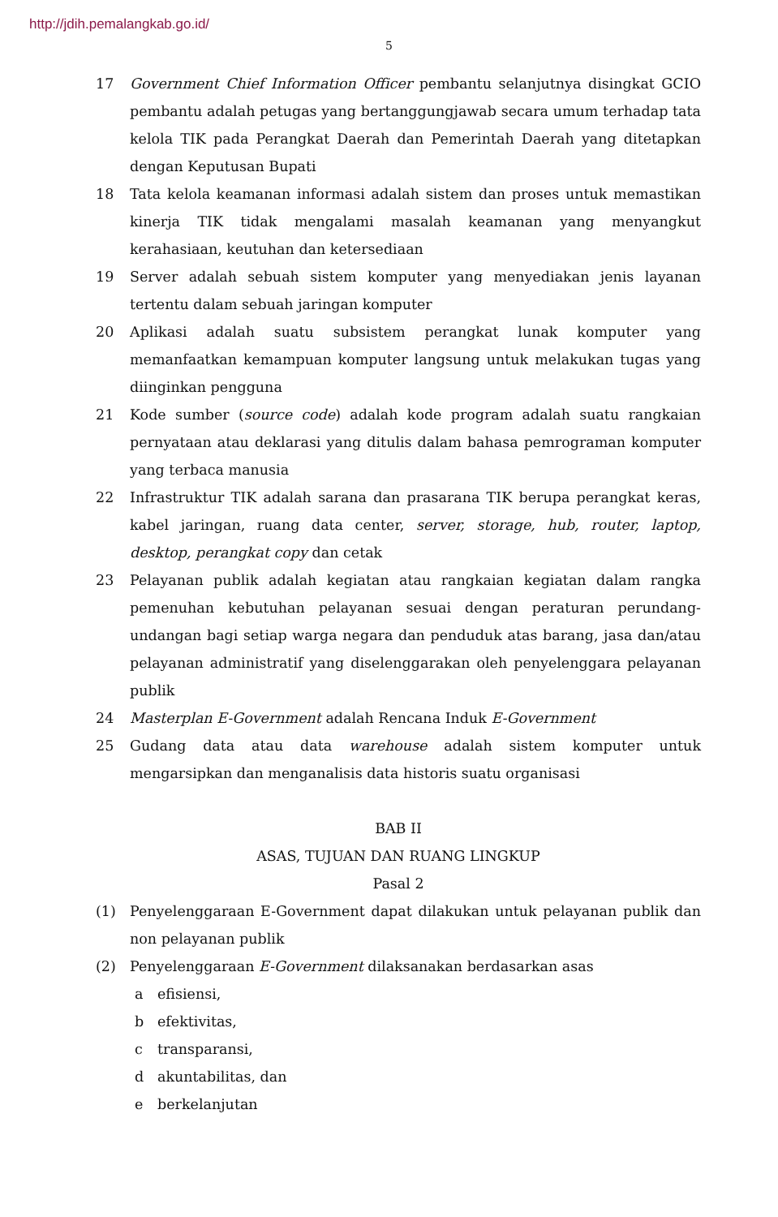http://jdih.pemalangkab.go.id/
5
17 Government Chief Information Officer pembantu selanjutnya disingkat GCIO pembantu adalah petugas yang bertanggungjawab secara umum terhadap tata kelola TIK pada Perangkat Daerah dan Pemerintah Daerah yang ditetapkan dengan Keputusan Bupati
18 Tata kelola keamanan informasi adalah sistem dan proses untuk memastikan kinerja TIK tidak mengalami masalah keamanan yang menyangkut kerahasiaan, keutuhan dan ketersediaan
19 Server adalah sebuah sistem komputer yang menyediakan jenis layanan tertentu dalam sebuah jaringan komputer
20 Aplikasi adalah suatu subsistem perangkat lunak komputer yang memanfaatkan kemampuan komputer langsung untuk melakukan tugas yang diinginkan pengguna
21 Kode sumber (source code) adalah kode program adalah suatu rangkaian pernyataan atau deklarasi yang ditulis dalam bahasa pemrograman komputer yang terbaca manusia
22 Infrastruktur TIK adalah sarana dan prasarana TIK berupa perangkat keras, kabel jaringan, ruang data center, server, storage, hub, router, laptop, desktop, perangkat copy dan cetak
23 Pelayanan publik adalah kegiatan atau rangkaian kegiatan dalam rangka pemenuhan kebutuhan pelayanan sesuai dengan peraturan perundang-undangan bagi setiap warga negara dan penduduk atas barang, jasa dan/atau pelayanan administratif yang diselenggarakan oleh penyelenggara pelayanan publik
24 Masterplan E-Government adalah Rencana Induk E-Government
25 Gudang data atau data warehouse adalah sistem komputer untuk mengarsipkan dan menganalisis data historis suatu organisasi
BAB II
ASAS, TUJUAN DAN RUANG LINGKUP
Pasal 2
(1) Penyelenggaraan E-Government dapat dilakukan untuk pelayanan publik dan non pelayanan publik
(2) Penyelenggaraan E-Government dilaksanakan berdasarkan asas
a efisiensi,
b efektivitas,
c transparansi,
d akuntabilitas, dan
e berkelanjutan